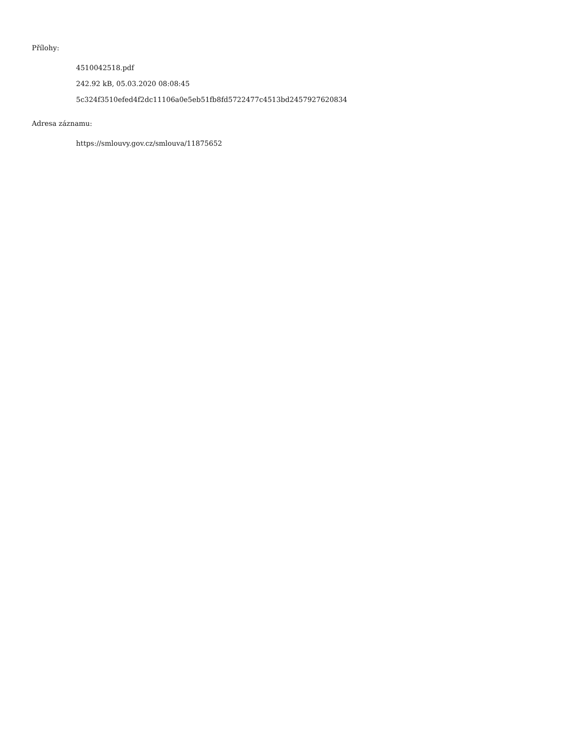Přílohy:
4510042518.pdf
242.92 kB, 05.03.2020 08:08:45
5c324f3510efed4f2dc11106a0e5eb51fb8fd5722477c4513bd2457927620834
Adresa záznamu:
https://smlouvy.gov.cz/smlouva/11875652